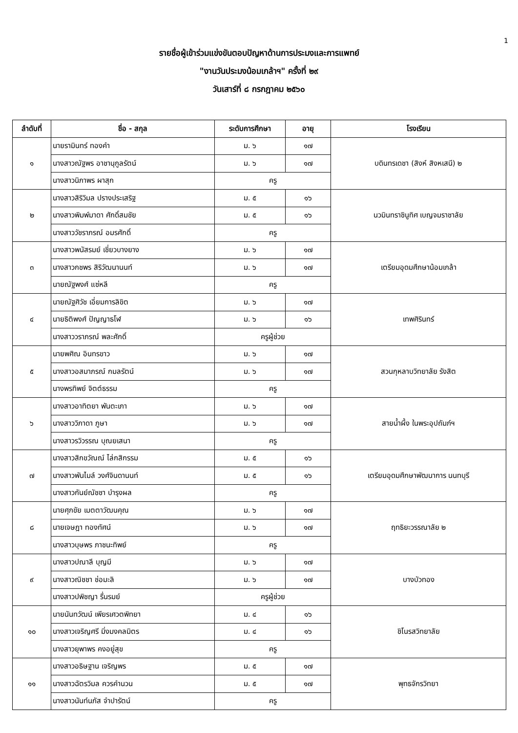1
รายชื่อผู้เข้าร่วมแข่งขันตอบปัญหาด้านการประมงและการแพทย์
"งานวันประมงน้อมเกล้าฯ" ครั้งที่ ๒๙
วันเสาร์ที่ ๘ กรกฎาคม ๒๕๖๐
| ลำดับที่ | ชื่อ - สกุล | ระดับการศึกษา | อายุ | โรงเรียน |
| --- | --- | --- | --- | --- |
| ๑ | นายรามินทร์ ทองคำ | ม. ๖ | ๑๗ | บดินทรเดชา (สิงห์ สิงหเสนี) ๒ |
| | นางสาวณัฐพร อาชานุกูลรัตน์ | ม. ๖ | ๑๗ | |
| | นางสาวนิภาพร ผาสุก | ครู | | |
| ๒ | นางสาวสิริวิมล ปรางประเสริฐ | ม. ๕ | ๑๖ | นวมินทราชินูทิศ เบญจมราชาลัย |
| | นางสาวพิมพ์มาดา ศักดิ์สมชัย | ม. ๕ | ๑๖ | |
| | นางสาววัชราภรณ์ อมรศักดิ์ | ครู | | |
| ๓ | นางสาวพนัสรมย์ เชี่ยวบางยาง | ม. ๖ | ๑๗ | เตรียมอุดมศึกษาน้อมเกล้า |
| | นางสาวกชพร สิริวัฒนานนท์ | ม. ๖ | ๑๗ | |
| | นายณัฐพงศ์ แซ่หลี | ครู | | |
| ๔ | นายณัฐศิวัช เอี่ยมการลิขิต | ม. ๖ | ๑๗ | เทพศิรินทร์ |
| | นายธิติพงศ์ ปัญญาธโฬ | ม. ๖ | ๑๖ | |
| | นางสาววราภรณ์ พละศักดิ์ | ครูผู้ช่วย | | |
| ๕ | นายพศิณ อินทรขาว | ม. ๖ | ๑๗ | สวนกุหลาบวิทยาลัย รังสิต |
| | นางสาวอสมาภรณ์ กมลรัตน์ | ม. ๖ | ๑๗ | |
| | นางพรทิพย์ จิตต์ธรรม | ครู | | |
| ๖ | นางสาวอาทิตยา พันตะเภา | ม. ๖ | ๑๗ | สายน้ำผึ้ง ในพระอุปถัมภ์ฯ |
| | นางสาววิภาดา ภูษา | ม. ๖ | ๑๗ | |
| | นางสาวรวิวรรณ บุณยเสนา | ครู | | |
| ๗ | นางสาวสิกขวัณณ์ ไล่กสิกรรม | ม. ๕ | ๑๖ | เตรียมอุดมศึกษาพัฒนาการ นนทบุรี |
| | นางสาวพันไมล์ วงศ์จินดานนท์ | ม. ๕ | ๑๖ | |
| | นางสาวกันย์ณัชชา บำรุงผล | ครู | | |
| ๘ | นายศุภขัย เมตตาวัฒนคุณ | ม. ๖ | ๑๗ | ฤทธิยะวรรณาลัย ๒ |
| | นายเจษฎา ทองทัศน์ | ม. ๖ | ๑๗ | |
| | นางสาวบุษพร ภาชนะทิพย์ | ครู | | |
| ๙ | นางสาวปณาลี บุญมี | ม. ๖ | ๑๗ | บางบัวทอง |
| | นางสาวณิชชา ช่อมะลิ | ม. ๖ | ๑๗ | |
| | นางสาวปพิชญา รื่นรมย์ | ครูผู้ช่วย | | |
| ๑๐ | นายนันทวัฒน์ เพียรเศวตพิทยา | ม. ๔ | ๑๖ | ชิโนรสวิทยาลัย |
| | นางสาวเจริญศรี มิ่งมงคลมิตร | ม. ๔ | ๑๖ | |
| | นางสาวยุพาพร คงอยู่สุข | ครู | | |
| ๑๑ | นางสาวอธิษฐาน เจริญพร | ม. ๕ | ๑๗ | พุทธจักรวิทยา |
| | นางสาวฉัตรวิมล ควรคำนวน | ม. ๕ | ๑๗ | |
| | นางสาวนันท์นภัส จำปารัตน์ | ครู | | |